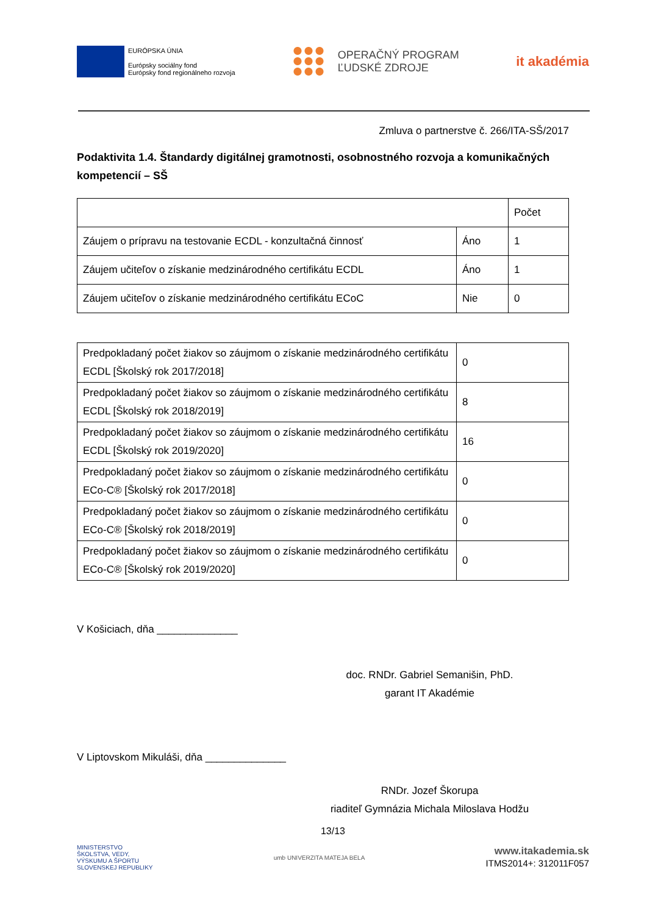EURÓPSKA ÚNIA
Európsky sociálny fond
Európsky fond regionálneho rozvoja
OPERAČNÝ PROGRAM
ĽUDSKÉ ZDROJE
it akadémia
Zmluva o partnerstve č. 266/ITA-SŠ/2017
Podaktivita 1.4. Štandardy digitálnej gramotnosti, osobnostného rozvoja a komunikačných kompetencií – SŠ
| | | Počet |
| --- | --- | --- |
| Záujem o prípravu na testovanie ECDL - konzultačná činnosť | Áno | 1 |
| Záujem učiteľov o získanie medzinárodného certifikátu ECDL | Áno | 1 |
| Záujem učiteľov o získanie medzinárodného certifikátu ECoC | Nie | 0 |
| Predpokladaný počet žiakov so záujmom o získanie medzinárodného certifikátu ECDL [Školský rok 2017/2018] | 0 |
| Predpokladaný počet žiakov so záujmom o získanie medzinárodného certifikátu ECDL [Školský rok 2018/2019] | 8 |
| Predpokladaný počet žiakov so záujmom o získanie medzinárodného certifikátu ECDL [Školský rok 2019/2020] | 16 |
| Predpokladaný počet žiakov so záujmom o získanie medzinárodného certifikátu ECo-C® [Školský rok 2017/2018] | 0 |
| Predpokladaný počet žiakov so záujmom o získanie medzinárodného certifikátu ECo-C® [Školský rok 2018/2019] | 0 |
| Predpokladaný počet žiakov so záujmom o získanie medzinárodného certifikátu ECo-C® [Školský rok 2019/2020] | 0 |
V Košiciach, dňa ______________
doc. RNDr. Gabriel Semanišin, PhD.
garant IT Akadémie
V Liptovskom Mikuláši, dňa ______________
RNDr. Jozef Škorupa
riaditeľ Gymnázia Michala Miloslava Hodžu
13/13
MINISTERSTVO
ŠKOLSTVA, VEDY,
VÝSKUMU A ŠPORTU
SLOVENSKEJ REPUBLIKY
umb UNIVERZITA MATEJA BELA
www.itakademia.sk
ITMS2014+: 312011F057